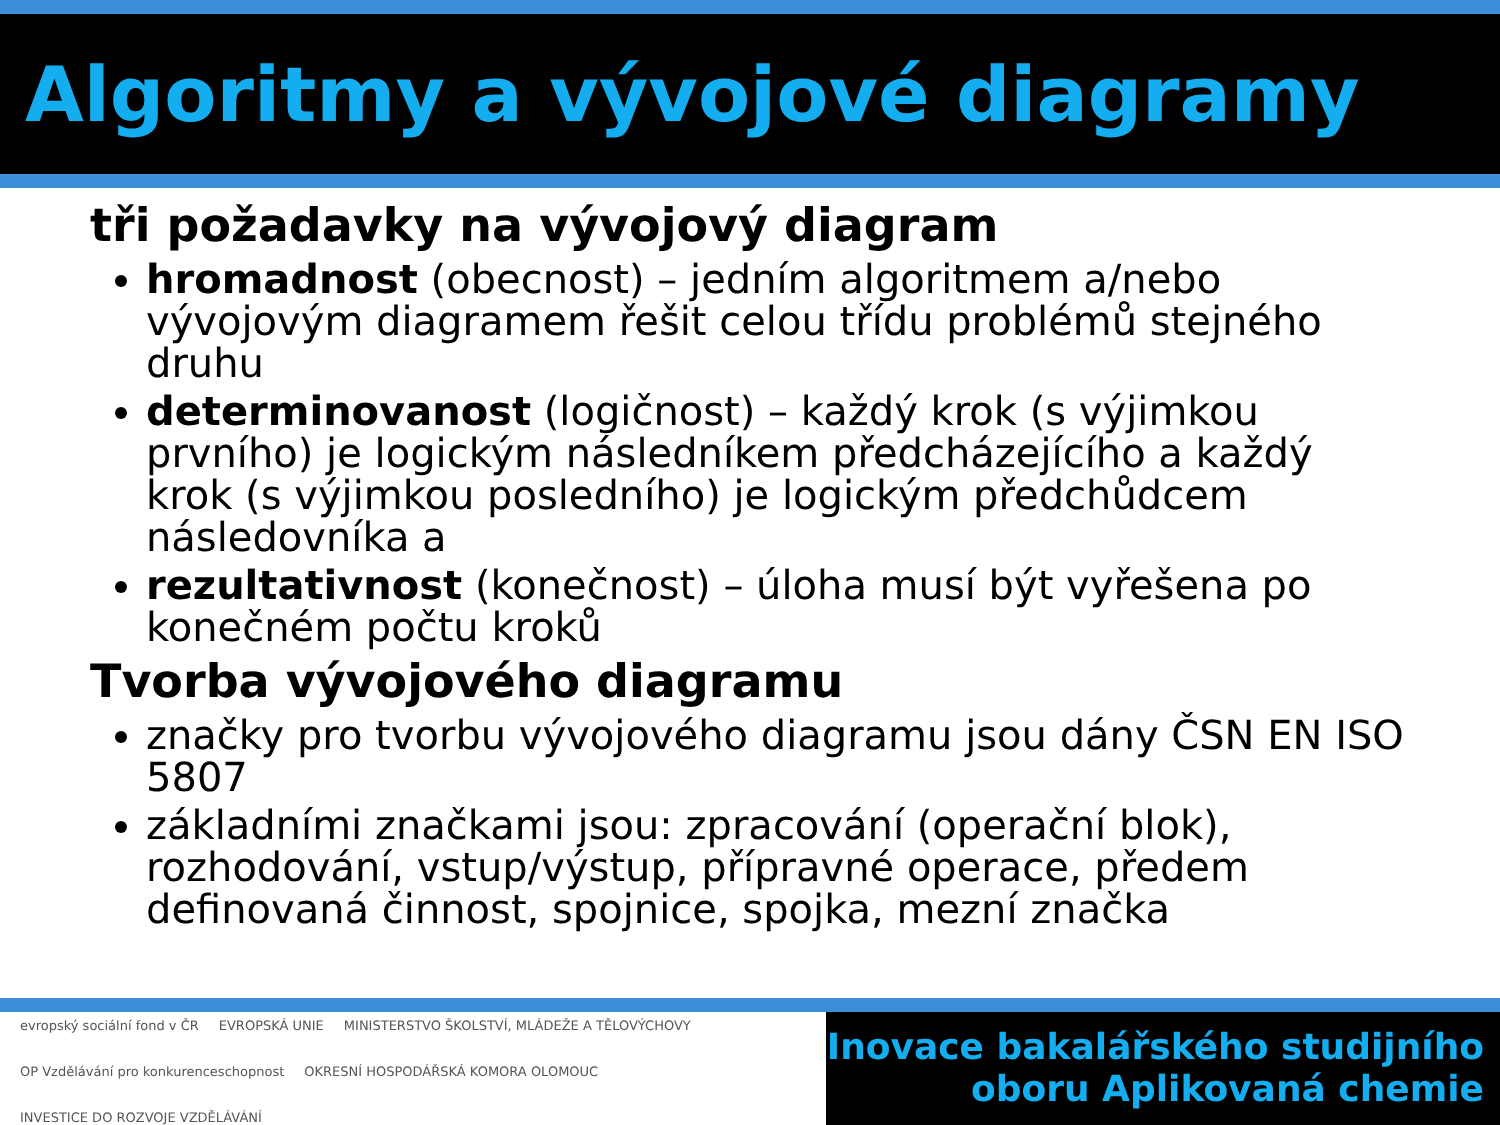Algoritmy a vývojové diagramy
tři požadavky na vývojový diagram
hromadnost (obecnost) – jedním algoritmem a/nebo vývojovým diagramem řešit celou třídu problémů stejného druhu
determinovanost (logičnost) – každý krok (s výjimkou prvního) je logickým následníkem předcházejícího a každý krok (s výjimkou posledního) je logickým předchůdcem následovníka a
rezultativnost (konečnost) – úloha musí být vyřešena po konečném počtu kroků
Tvorba vývojového diagramu
značky pro tvorbu vývojového diagramu jsou dány ČSN EN ISO 5807
základními značkami jsou: zpracování (operační blok), rozhodování, vstup/výstup, přípravné operace, předem definovaná činnost, spojnice, spojka, mezní značka
evropský sociální fond v ČR EVROPSKÁ UNIE MINISTERSTVO ŠKOLSTVÍ, MLÁDEŽE A TĚLOVÝCHOVY OP Vzdělávání pro konkurenceschopnost OKRESNÍ HOSPODÁŘSKÁ KOMORA OLOMOUC INVESTICE DO ROZVOJE VZDĚLÁVÁNÍ
Inovace bakalářského studijního
oboru Aplikovaná chemie